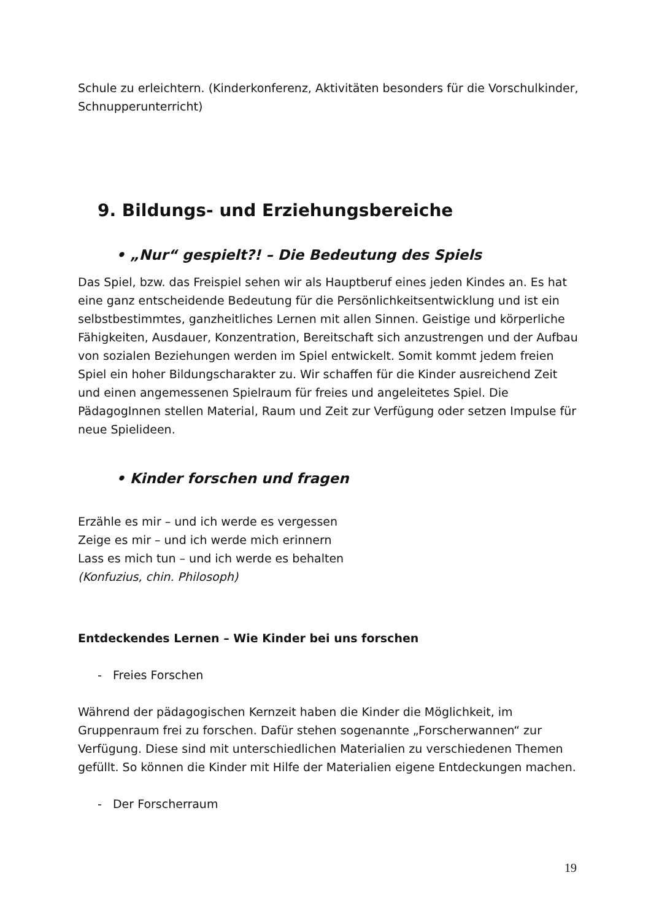Schule zu erleichtern. (Kinderkonferenz, Aktivitäten besonders für die Vorschulkinder, Schnupperunterricht)
9. Bildungs- und Erziehungsbereiche
• „Nur“ gespielt?! – Die Bedeutung des Spiels
Das Spiel, bzw. das Freispiel sehen wir als Hauptberuf eines jeden Kindes an. Es hat eine ganz entscheidende Bedeutung für die Persönlichkeitsentwicklung und ist ein selbstbestimmtes, ganzheitliches Lernen mit allen Sinnen. Geistige und körperliche Fähigkeiten, Ausdauer, Konzentration, Bereitschaft sich anzustrengen und der Aufbau von sozialen Beziehungen werden im Spiel entwickelt. Somit kommt jedem freien Spiel ein hoher Bildungscharakter zu. Wir schaffen für die Kinder ausreichend Zeit und einen angemessenen Spielraum für freies und angeleitetes Spiel. Die PädagogInnen stellen Material, Raum und Zeit zur Verfügung oder setzen Impulse für neue Spielideen.
• Kinder forschen und fragen
Erzähle es mir – und ich werde es vergessen
Zeige es mir – und ich werde mich erinnern
Lass es mich tun – und ich werde es behalten
(Konfuzius, chin. Philosoph)
Entdeckendes Lernen – Wie Kinder bei uns forschen
- Freies Forschen
Während der pädagogischen Kernzeit haben die Kinder die Möglichkeit, im Gruppenraum frei zu forschen. Dafür stehen sogenannte „Forscherwannen“ zur Verfügung. Diese sind mit unterschiedlichen Materialien zu verschiedenen Themen gefüllt. So können die Kinder mit Hilfe der Materialien eigene Entdeckungen machen.
- Der Forscherraum
19